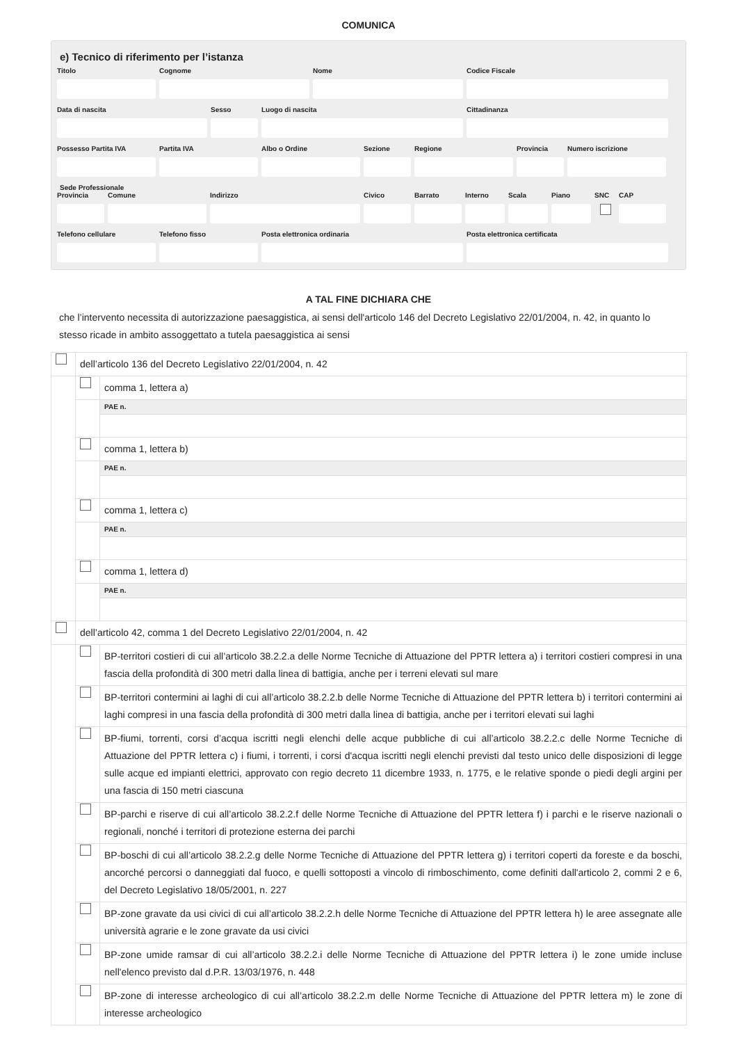COMUNICA
e) Tecnico di riferimento per l’istanza
Titolo Cognome Nome Codice Fiscale
Data di nascita Sesso Luogo di nascita Cittadinanza
Possesso Partita IVA
Partita IVA Albo o Ordine Sezione Regione Provincia
Numero iscrizione
Sede Professionale
Provincia
Comune Indirizzo Civico Barrato Interno
Scala Piano SNC CAP
Telefono cellulare
Telefono fisso Posta elettronica ordinaria Posta elettronica certificata
A TAL FINE DICHIARA CHE
che l’intervento necessita di autorizzazione paesaggistica, ai sensi dell'articolo 146 del Decreto Legislativo 22/01/2004, n. 42, in quanto lo stesso ricade in ambito assoggettato a tutela paesaggistica ai sensi
| | dell’articolo 136 del Decreto Legislativo 22/01/2004, n. 42 | |
| | | comma 1, lettera a) |
| | | PAE n. |
| | | comma 1, lettera b) |
| | | PAE n. |
| | | comma 1, lettera c) |
| | | PAE n. |
| | | comma 1, lettera d) |
| | | PAE n. |
| | dell’articolo 42, comma 1 del Decreto Legislativo 22/01/2004, n. 42 | |
| | | BP-territori costieri di cui all’articolo 38.2.2.a delle Norme Tecniche di Attuazione del PPTR lettera a) i territori costieri compresi in una fascia della profondità di 300 metri dalla linea di battigia, anche per i terreni elevati sul mare |
| | | BP-territori contermini ai laghi di cui all’articolo 38.2.2.b delle Norme Tecniche di Attuazione del PPTR lettera b) i territori contermini ai laghi compresi in una fascia della profondità di 300 metri dalla linea di battigia, anche per i territori elevati sui laghi |
| | | BP-fiumi, torrenti, corsi d’acqua iscritti negli elenchi delle acque pubbliche di cui all’articolo 38.2.2.c delle Norme Tecniche di Attuazione del PPTR lettera c) i fiumi, i torrenti, i corsi d'acqua iscritti negli elenchi previsti dal testo unico delle disposizioni di legge sulle acque ed impianti elettrici, approvato con regio decreto 11 dicembre 1933, n. 1775, e le relative sponde o piedi degli argini per una fascia di 150 metri ciascuna |
| | | BP-parchi e riserve di cui all’articolo 38.2.2.f delle Norme Tecniche di Attuazione del PPTR lettera f) i parchi e le riserve nazionali o regionali, nonché i territori di protezione esterna dei parchi |
| | | BP-boschi di cui all’articolo 38.2.2.g delle Norme Tecniche di Attuazione del PPTR lettera g) i territori coperti da foreste e da boschi, ancorché percorsi o danneggiati dal fuoco, e quelli sottoposti a vincolo di rimboschimento, come definiti dall'articolo 2, commi 2 e 6, del Decreto Legislativo 18/05/2001, n. 227 |
| | | BP-zone gravate da usi civici di cui all’articolo 38.2.2.h delle Norme Tecniche di Attuazione del PPTR lettera h) le aree assegnate alle università agrarie e le zone gravate da usi civici |
| | | BP-zone umide ramsar di cui all’articolo 38.2.2.i delle Norme Tecniche di Attuazione del PPTR lettera i) le zone umide incluse nell'elenco previsto dal d.P.R. 13/03/1976, n. 448 |
| | | BP-zone di interesse archeologico di cui all’articolo 38.2.2.m delle Norme Tecniche di Attuazione del PPTR lettera m) le zone di interesse archeologico |